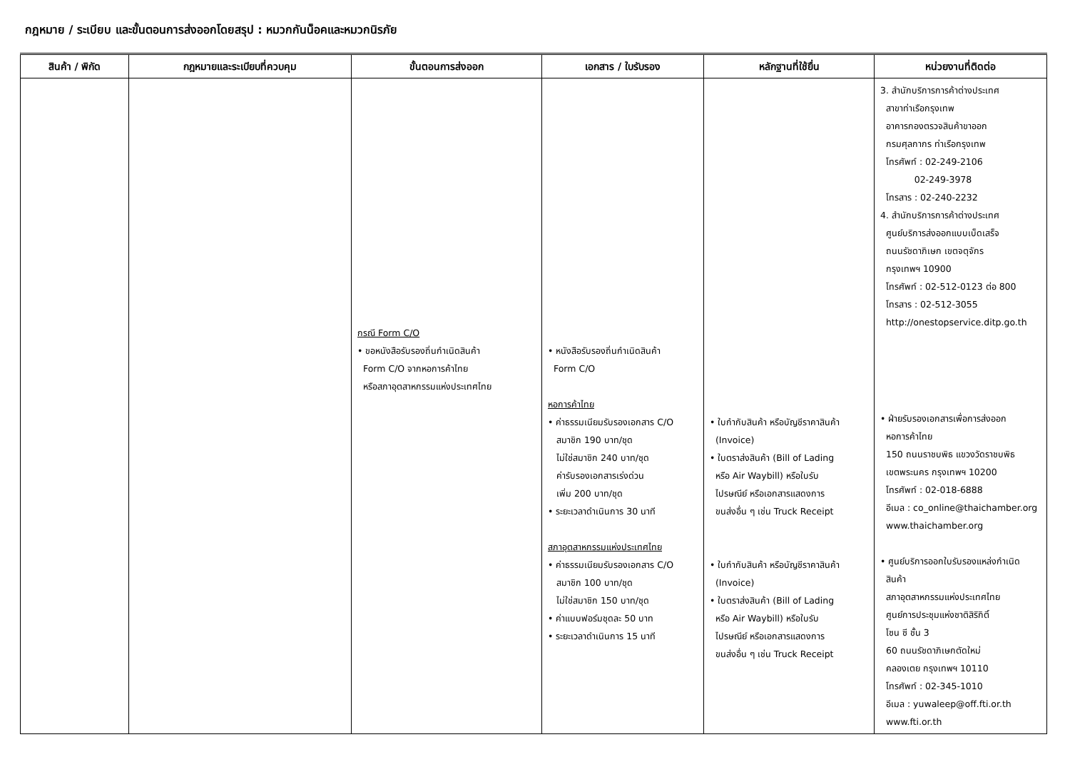กฎหมาย / ระเบียบ และขั้นตอนการส่งออกโดยสรุป : หมวกกันน็อคและหมวกนิรภัย
| สินค้า / พิกัด | กฎหมายและระเบียบที่ควบคุม | ขั้นตอนการส่งออก | เอกสาร / ใบรับรอง | หลักฐานที่ใช้ยื่น | หน่วยงานที่ติดต่อ |
| --- | --- | --- | --- | --- | --- |
| | | กรณี Form C/O • ขอหนังสือรับรองถิ่นกำเนิดสินค้า Form C/O จากหอการค้าไทย หรือสภาอุตสาหกรรมแห่งประเทศไทย | • หนังสือรับรองถิ่นกำเนิดสินค้า Form C/O หอการค้าไทย • ค่าธรรมเนียมรับรองเอกสาร C/O สมาชิก 190 บาท/ชุด ไม่ใช่สมาชิก 240 บาท/ชุด ค่ารับรองเอกสารเร่งด่วน เพิ่ม 200 บาท/ชุด • ระยะเวลาดำเนินการ 30 นาที สภาอุตสาหกรรมแห่งประเทศไทย • ค่าธรรมเนียมรับรองเอกสาร C/O สมาชิก 100 บาท/ชุด ไม่ใช่สมาชิก 150 บาท/ชุด • ค่าแบบฟอร์มชุดละ 50 บาท • ระยะเวลาดำเนินการ 15 นาที | • ใบกำกับสินค้า หรือบัญชีราคาสินค้า (Invoice) • ใบตราส่งสินค้า (Bill of Lading หรือ Air Waybill) หรือใบรับ ไปรษณีย์ หรือเอกสารแสดงการ ขนส่งอื่น ๆ เช่น Truck Receipt • ใบกำกับสินค้า หรือบัญชีราคาสินค้า (Invoice) • ใบตราส่งสินค้า (Bill of Lading หรือ Air Waybill) หรือใบรับ ไปรษณีย์ หรือเอกสารแสดงการ ขนส่งอื่น ๆ เช่น Truck Receipt | 3. สำนักบริการการค้าต่างประเทศ สาขาท่าเรือกรุงเทพ อาคารกองตรวจสินค้าขาออก กรมศุลกากร ท่าเรือกรุงเทพ โทรศัพท์ : 02-249-2106 02-249-3978 โทรสาร : 02-240-2232 4. สำนักบริการการค้าต่างประเทศ ศูนย์บริการส่งออกแบบเบ็ดเสร็จ ถนนรัชดาภิเษก เขตจตุจักร กรุงเทพฯ 10900 โทรศัพท์ : 02-512-0123 ต่อ 800 โทรสาร : 02-512-3055 http://onestopservice.ditp.go.th • ฝ่ายรับรองเอกสารเพื่อการส่งออก หอการค้าไทย 150 ถนนราชบพิธ แขวงวัดราชบพิธ เขตพระนคร กรุงเทพฯ 10200 โทรศัพท์ : 02-018-6888 อีเมล : co_online@thaichamber.org www.thaichamber.org • ศูนย์บริการออกใบรับรองแหล่งกำเนิด สินค้า สภาอุตสาหกรรมแห่งประเทศไทย ศูนย์การประชุมแห่งชาติสิริกิติ์ โซน ซี ชั้น 3 60 ถนนรัชดาภิเษกตัดใหม่ คลองเตย กรุงเทพฯ 10110 โทรศัพท์ : 02-345-1010 อีเมล : yuwaleep@off.fti.or.th www.fti.or.th |